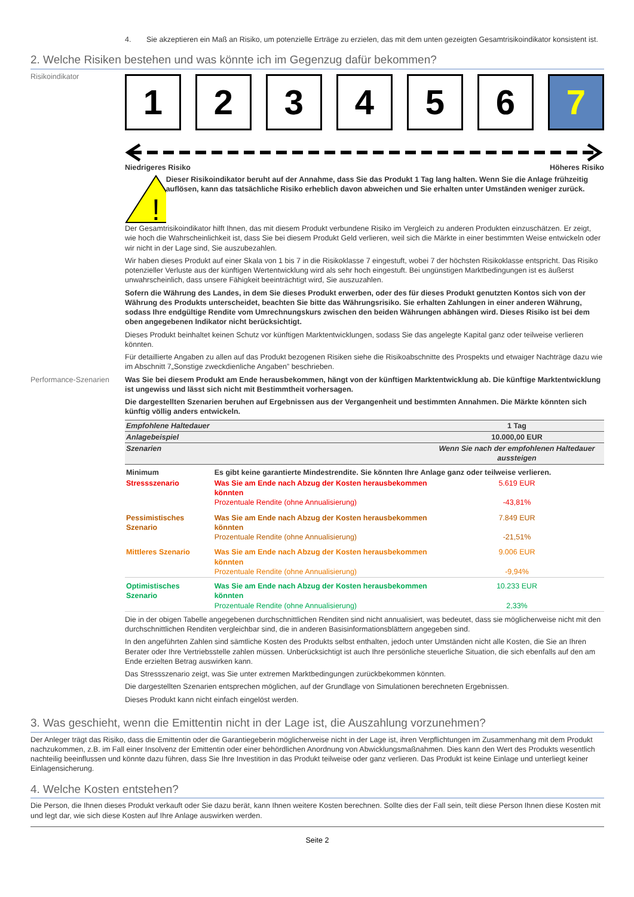4. Sie akzeptieren ein Maß an Risiko, um potenzielle Erträge zu erzielen, das mit dem unten gezeigten Gesamtrisikoindikator konsistent ist.
2. Welche Risiken bestehen und was könnte ich im Gegenzug dafür bekommen?
Risikoindikator
1 2 3 4 5 6 7
Niedrigeres Risiko Höheres Risiko
!
Dieser Risikoindikator beruht auf der Annahme, dass Sie das Produkt 1 Tag lang halten. Wenn Sie die Anlage frühzeitig auflösen, kann das tatsächliche Risiko erheblich davon abweichen und Sie erhalten unter Umständen weniger zurück.
Der Gesamtrisikoindikator hilft Ihnen, das mit diesem Produkt verbundene Risiko im Vergleich zu anderen Produkten einzuschätzen. Er zeigt, wie hoch die Wahrscheinlichkeit ist, dass Sie bei diesem Produkt Geld verlieren, weil sich die Märkte in einer bestimmten Weise entwickeln oder wir nicht in der Lage sind, Sie auszubezahlen.
Wir haben dieses Produkt auf einer Skala von 1 bis 7 in die Risikoklasse 7 eingestuft, wobei 7 der höchsten Risikoklasse entspricht. Das Risiko potenzieller Verluste aus der künftigen Wertentwicklung wird als sehr hoch eingestuft. Bei ungünstigen Marktbedingungen ist es äußerst unwahrscheinlich, dass unsere Fähigkeit beeinträchtigt wird, Sie auszuzahlen.
Sofern die Währung des Landes, in dem Sie dieses Produkt erwerben, oder des für dieses Produkt genutzten Kontos sich von der Währung des Produkts unterscheidet, beachten Sie bitte das Währungsrisiko. Sie erhalten Zahlungen in einer anderen Währung, sodass Ihre endgültige Rendite vom Umrechnungskurs zwischen den beiden Währungen abhängen wird. Dieses Risiko ist bei dem oben angegebenen Indikator nicht berücksichtigt.
Dieses Produkt beinhaltet keinen Schutz vor künftigen Marktentwicklungen, sodass Sie das angelegte Kapital ganz oder teilweise verlieren könnten.
Für detaillierte Angaben zu allen auf das Produkt bezogenen Risiken siehe die Risikoabschnitte des Prospekts und etwaiger Nachträge dazu wie im Abschnitt 7„Sonstige zweckdienliche Angaben” beschrieben.
Performance-Szenarien Was Sie bei diesem Produkt am Ende herausbekommen, hängt von der künftigen Marktentwicklung ab. Die künftige Marktentwicklung ist ungewiss und lässt sich nicht mit Bestimmtheit vorhersagen.
Die dargestellten Szenarien beruhen auf Ergebnissen aus der Vergangenheit und bestimmten Annahmen. Die Märkte könnten sich künftig völlig anders entwickeln.
| Empfohlene Haltedauer | | 1 Tag |
| Anlagebeispiel | | 10.000,00 EUR |
| Szenarien | | Wenn Sie nach der empfohlenen Haltedauer aussteigen |
| Minimum | Es gibt keine garantierte Mindestrendite. Sie könnten Ihre Anlage ganz oder teilweise verlieren. | |
| Stressszenario | Was Sie am Ende nach Abzug der Kosten herausbekommen könnten Prozentuale Rendite (ohne Annualisierung) | 5.619 EUR -43,81% |
| Pessimistisches Szenario | Was Sie am Ende nach Abzug der Kosten herausbekommen könnten Prozentuale Rendite (ohne Annualisierung) | 7.849 EUR -21,51% |
| Mittleres Szenario | Was Sie am Ende nach Abzug der Kosten herausbekommen könnten Prozentuale Rendite (ohne Annualisierung) | 9.006 EUR -9,94% |
| Optimistisches Szenario | Was Sie am Ende nach Abzug der Kosten herausbekommen könnten Prozentuale Rendite (ohne Annualisierung) | 10.233 EUR 2,33% |
Die in der obigen Tabelle angegebenen durchschnittlichen Renditen sind nicht annualisiert, was bedeutet, dass sie möglicherweise nicht mit den durchschnittlichen Renditen vergleichbar sind, die in anderen Basisinformationsblättern angegeben sind.
In den angeführten Zahlen sind sämtliche Kosten des Produkts selbst enthalten, jedoch unter Umständen nicht alle Kosten, die Sie an Ihren Berater oder Ihre Vertriebsstelle zahlen müssen. Unberücksichtigt ist auch Ihre persönliche steuerliche Situation, die sich ebenfalls auf den am Ende erzielten Betrag auswirken kann.
Das Stressszenario zeigt, was Sie unter extremen Marktbedingungen zurückbekommen könnten.
Die dargestellten Szenarien entsprechen möglichen, auf der Grundlage von Simulationen berechneten Ergebnissen.
Dieses Produkt kann nicht einfach eingelöst werden.
3. Was geschieht, wenn die Emittentin nicht in der Lage ist, die Auszahlung vorzunehmen?
Der Anleger trägt das Risiko, dass die Emittentin oder die Garantiegeberin möglicherweise nicht in der Lage ist, ihren Verpflichtungen im Zusammenhang mit dem Produkt nachzukommen, z.B. im Fall einer Insolvenz der Emittentin oder einer behördlichen Anordnung von Abwicklungsmaßnahmen. Dies kann den Wert des Produkts wesentlich nachteilig beeinflussen und könnte dazu führen, dass Sie Ihre Investition in das Produkt teilweise oder ganz verlieren. Das Produkt ist keine Einlage und unterliegt keiner Einlagensicherung.
4. Welche Kosten entstehen?
Die Person, die Ihnen dieses Produkt verkauft oder Sie dazu berät, kann Ihnen weitere Kosten berechnen. Sollte dies der Fall sein, teilt diese Person Ihnen diese Kosten mit und legt dar, wie sich diese Kosten auf Ihre Anlage auswirken werden.
Seite 2